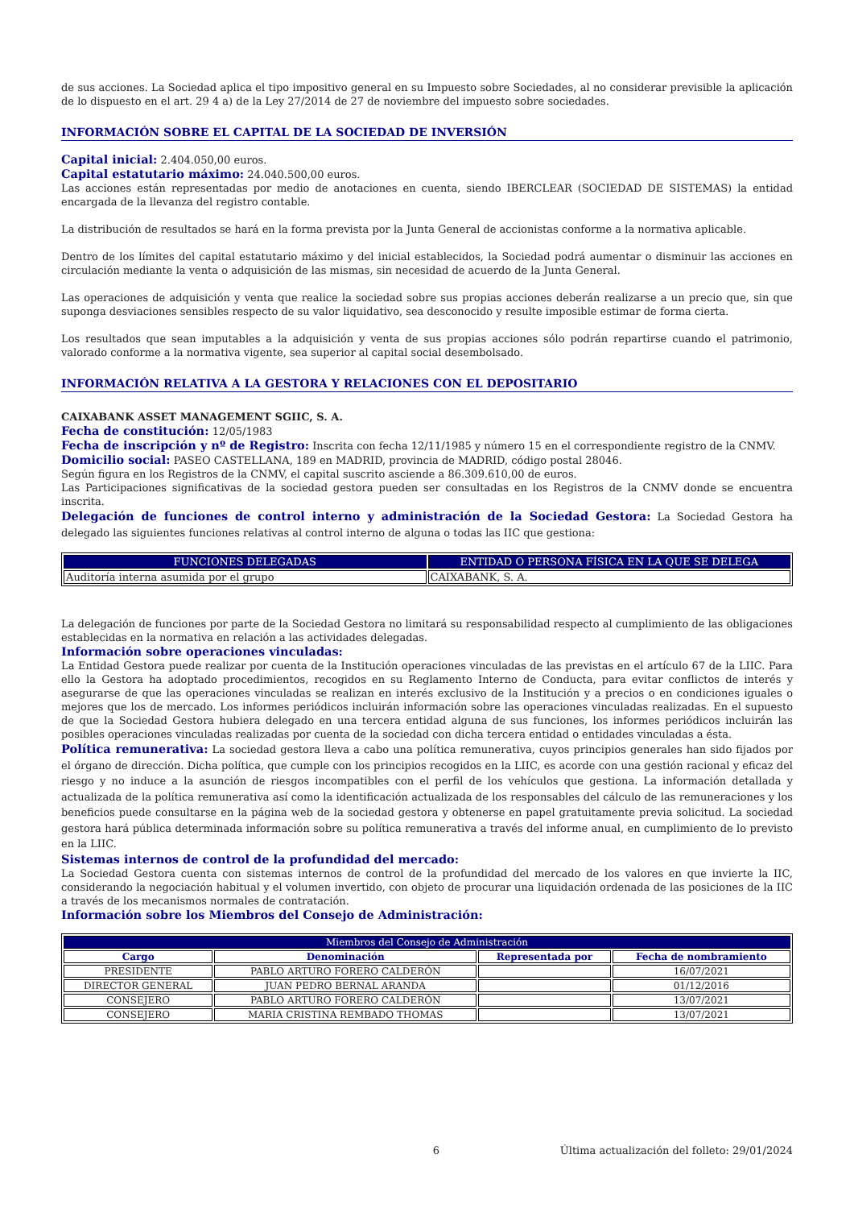de sus acciones. La Sociedad aplica el tipo impositivo general en su Impuesto sobre Sociedades, al no considerar previsible la aplicación de lo dispuesto en el art. 29 4 a) de la Ley 27/2014 de 27 de noviembre del impuesto sobre sociedades.
INFORMACIÓN SOBRE EL CAPITAL DE LA SOCIEDAD DE INVERSIÓN
Capital inicial: 2.404.050,00 euros.
Capital estatutario máximo: 24.040.500,00 euros.
Las acciones están representadas por medio de anotaciones en cuenta, siendo IBERCLEAR (SOCIEDAD DE SISTEMAS) la entidad encargada de la llevanza del registro contable.
La distribución de resultados se hará en la forma prevista por la Junta General de accionistas conforme a la normativa aplicable.
Dentro de los límites del capital estatutario máximo y del inicial establecidos, la Sociedad podrá aumentar o disminuir las acciones en circulación mediante la venta o adquisición de las mismas, sin necesidad de acuerdo de la Junta General.
Las operaciones de adquisición y venta que realice la sociedad sobre sus propias acciones deberán realizarse a un precio que, sin que suponga desviaciones sensibles respecto de su valor liquidativo, sea desconocido y resulte imposible estimar de forma cierta.
Los resultados que sean imputables a la adquisición y venta de sus propias acciones sólo podrán repartirse cuando el patrimonio, valorado conforme a la normativa vigente, sea superior al capital social desembolsado.
INFORMACIÓN RELATIVA A LA GESTORA Y RELACIONES CON EL DEPOSITARIO
CAIXABANK ASSET MANAGEMENT SGIIC, S. A.
Fecha de constitución: 12/05/1983
Fecha de inscripción y nº de Registro: Inscrita con fecha 12/11/1985 y número 15 en el correspondiente registro de la CNMV.
Domicilio social: PASEO CASTELLANA, 189 en MADRID, provincia de MADRID, código postal 28046.
Según figura en los Registros de la CNMV, el capital suscrito asciende a 86.309.610,00 de euros.
Las Participaciones significativas de la sociedad gestora pueden ser consultadas en los Registros de la CNMV donde se encuentra inscrita.
Delegación de funciones de control interno y administración de la Sociedad Gestora: La Sociedad Gestora ha delegado las siguientes funciones relativas al control interno de alguna o todas las IIC que gestiona:
| FUNCIONES DELEGADAS | ENTIDAD O PERSONA FÍSICA EN LA QUE SE DELEGA |
| --- | --- |
| Auditoría interna asumida por el grupo | CAIXABANK, S. A. |
La delegación de funciones por parte de la Sociedad Gestora no limitará su responsabilidad respecto al cumplimiento de las obligaciones establecidas en la normativa en relación a las actividades delegadas.
Información sobre operaciones vinculadas:
La Entidad Gestora puede realizar por cuenta de la Institución operaciones vinculadas de las previstas en el artículo 67 de la LIIC. Para ello la Gestora ha adoptado procedimientos, recogidos en su Reglamento Interno de Conducta, para evitar conflictos de interés y asegurarse de que las operaciones vinculadas se realizan en interés exclusivo de la Institución y a precios o en condiciones iguales o mejores que los de mercado. Los informes periódicos incluirán información sobre las operaciones vinculadas realizadas. En el supuesto de que la Sociedad Gestora hubiera delegado en una tercera entidad alguna de sus funciones, los informes periódicos incluirán las posibles operaciones vinculadas realizadas por cuenta de la sociedad con dicha tercera entidad o entidades vinculadas a ésta.
Política remunerativa: La sociedad gestora lleva a cabo una política remunerativa, cuyos principios generales han sido fijados por el órgano de dirección. Dicha política, que cumple con los principios recogidos en la LIIC, es acorde con una gestión racional y eficaz del riesgo y no induce a la asunción de riesgos incompatibles con el perfil de los vehículos que gestiona. La información detallada y actualizada de la política remunerativa así como la identificación actualizada de los responsables del cálculo de las remuneraciones y los beneficios puede consultarse en la página web de la sociedad gestora y obtenerse en papel gratuitamente previa solicitud. La sociedad gestora hará pública determinada información sobre su política remunerativa a través del informe anual, en cumplimiento de lo previsto en la LIIC.
Sistemas internos de control de la profundidad del mercado:
La Sociedad Gestora cuenta con sistemas internos de control de la profundidad del mercado de los valores en que invierte la IIC, considerando la negociación habitual y el volumen invertido, con objeto de procurar una liquidación ordenada de las posiciones de la IIC a través de los mecanismos normales de contratación.
Información sobre los Miembros del Consejo de Administración:
| Miembros del Consejo de Administración | | | |
| --- | --- | --- | --- |
| Cargo | Denominación | Representada por | Fecha de nombramiento |
| PRESIDENTE | PABLO ARTURO FORERO CALDERÓN | | 16/07/2021 |
| DIRECTOR GENERAL | JUAN PEDRO BERNAL ARANDA | | 01/12/2016 |
| CONSEJERO | PABLO ARTURO FORERO CALDERÓN | | 13/07/2021 |
| CONSEJERO | MARIA CRISTINA REMBADO THOMAS | | 13/07/2021 |
6 Última actualización del folleto: 29/01/2024